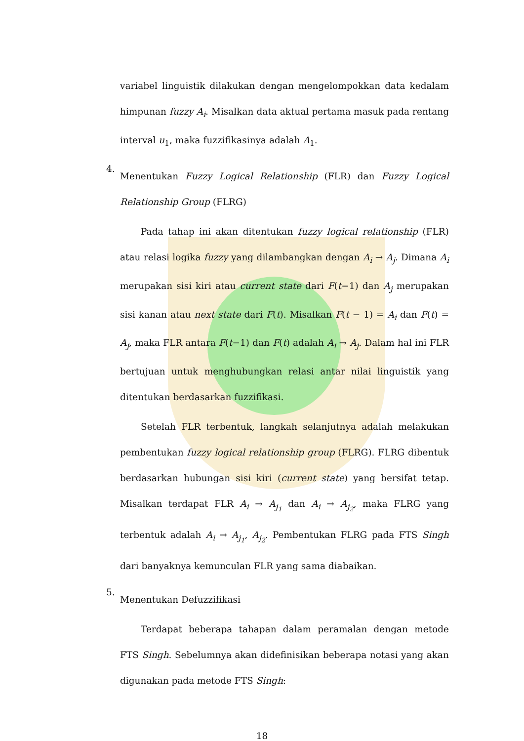variabel linguistik dilakukan dengan mengelompokkan data kedalam himpunan fuzzy A<sub>i</sub>. Misalkan data aktual pertama masuk pada rentang interval u<sub>1</sub>, maka fuzzifikasinya adalah A<sub>1</sub>.
4.
Menentukan Fuzzy Logical Relationship (FLR) dan Fuzzy Logical Relationship Group (FLRG)
Pada tahap ini akan ditentukan fuzzy logical relationship (FLR) atau relasi logika fuzzy yang dilambangkan dengan A<sub>i</sub> → A<sub>j</sub>. Dimana A<sub>i</sub> merupakan sisi kiri atau current state dari F(t−1) dan A<sub>j</sub> merupakan sisi kanan atau next state dari F(t). Misalkan F(t − 1) = A<sub>i</sub> dan F(t) = A<sub>j</sub>, maka FLR antara F(t−1) dan F(t) adalah A<sub>i</sub> → A<sub>j</sub>. Dalam hal ini FLR bertujuan untuk menghubungkan relasi antar nilai linguistik yang ditentukan berdasarkan fuzzifikasi.
Setelah FLR terbentuk, langkah selanjutnya adalah melakukan pembentukan fuzzy logical relationship group (FLRG). FLRG dibentuk berdasarkan hubungan sisi kiri (current state) yang bersifat tetap. Misalkan terdapat FLR A<sub>i</sub> → A<sub>j<sub>1</sub></sub> dan A<sub>i</sub> → A<sub>j<sub>2</sub></sub>, maka FLRG yang terbentuk adalah A<sub>i</sub> → A<sub>j<sub>1</sub></sub>, A<sub>j<sub>2</sub></sub>. Pembentukan FLRG pada FTS Singh dari banyaknya kemunculan FLR yang sama diabaikan.
5.
Menentukan Defuzzifikasi
Terdapat beberapa tahapan dalam peramalan dengan metode FTS Singh. Sebelumnya akan didefinisikan beberapa notasi yang akan digunakan pada metode FTS Singh:
18